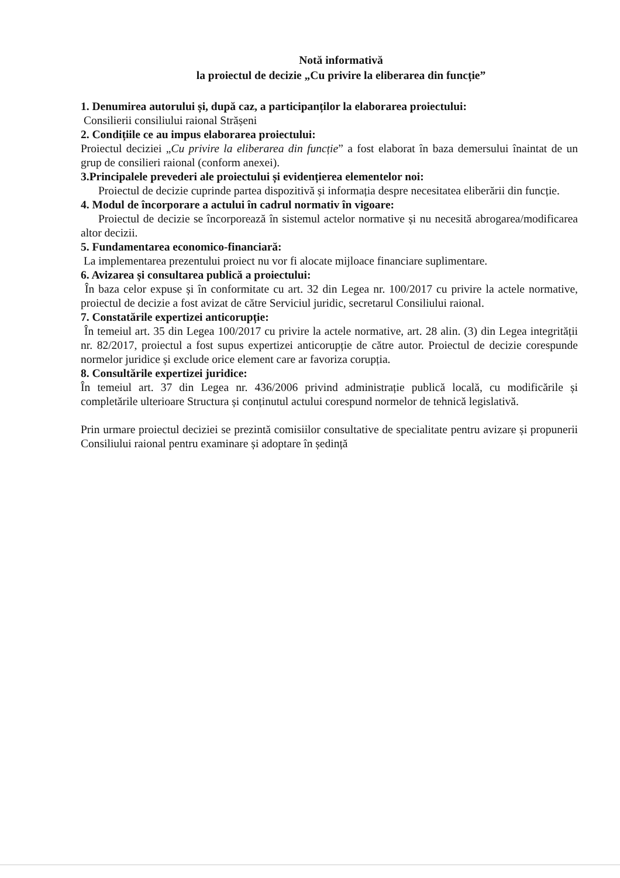Notă informativă
la proiectul de decizie „Cu privire la eliberarea din funcție”
1. Denumirea autorului și, după caz, a participanților la elaborarea proiectului:
Consilierii consiliului raional Strășeni
2. Condițiile ce au impus elaborarea proiectului:
Proiectul deciziei „Cu privire la eliberarea din funcție” a fost elaborat în baza demersului înaintat de un grup de consilieri raional (conform anexei).
3.Principalele prevederi ale proiectului și evidențierea elementelor noi:
Proiectul de decizie cuprinde partea dispozitivă și informația despre necesitatea eliberării din funcție.
4. Modul de încorporare a actului în cadrul normativ în vigoare:
Proiectul de decizie se încorporează în sistemul actelor normative și nu necesită abrogarea/modificarea altor decizii.
5. Fundamentarea economico-financiară:
La implementarea prezentului proiect nu vor fi alocate mijloace financiare suplimentare.
6. Avizarea și consultarea publică a proiectului:
În baza celor expuse și în conformitate cu art. 32 din Legea nr. 100/2017 cu privire la actele normative, proiectul de decizie a fost avizat de către Serviciul juridic, secretarul Consiliului raional.
7. Constatările expertizei anticorupție:
În temeiul art. 35 din Legea 100/2017 cu privire la actele normative, art. 28 alin. (3) din Legea integrității nr. 82/2017, proiectul a fost supus expertizei anticorupție de către autor. Proiectul de decizie corespunde normelor juridice și exclude orice element care ar favoriza corupția.
8. Consultările expertizei juridice:
În temeiul art. 37 din Legea nr. 436/2006 privind administrație publică locală, cu modificările și completările ulterioare Structura și conținutul actului corespund normelor de tehnică legislativă.
Prin urmare proiectul deciziei se prezintă comisiilor consultative de specialitate pentru avizare și propunerii Consiliului raional pentru examinare și adoptare în ședință